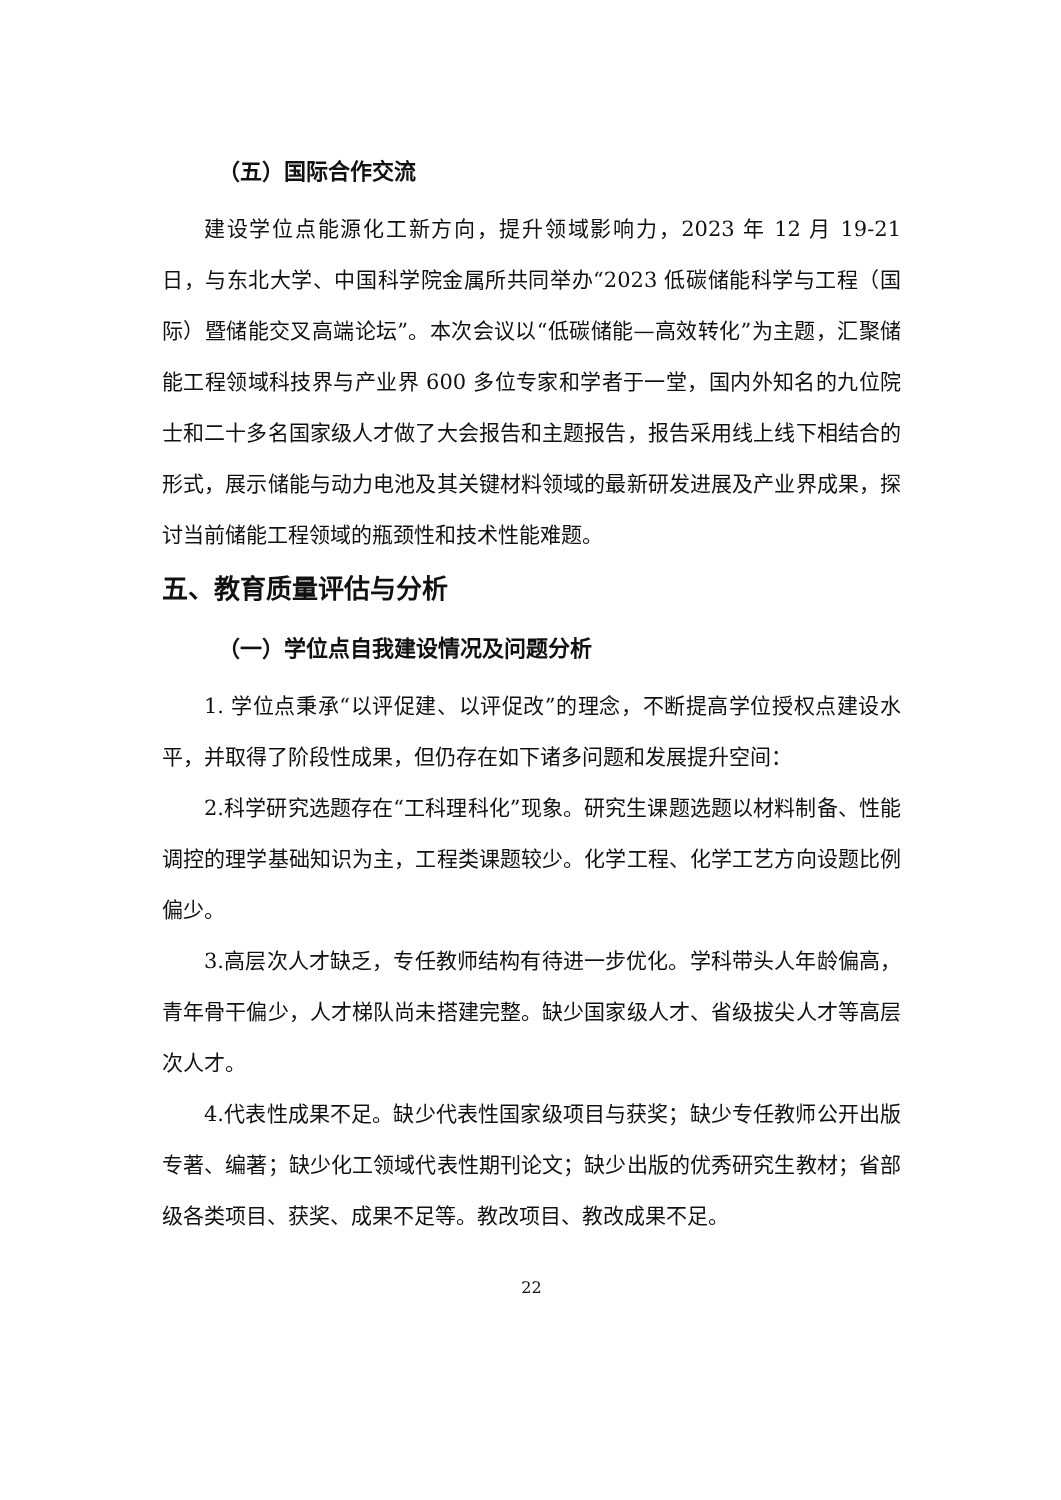（五）国际合作交流
建设学位点能源化工新方向，提升领域影响力，2023 年 12 月 19-21 日，与东北大学、中国科学院金属所共同举办“2023 低碳储能科学与工程（国际）暨储能交叉高端论坛”。本次会议以“低碳储能—高效转化”为主题，汇聚储能工程领域科技界与产业界 600 多位专家和学者于一堂，国内外知名的九位院士和二十多名国家级人才做了大会报告和主题报告，报告采用线上线下相结合的形式，展示储能与动力电池及其关键材料领域的最新研发进展及产业界成果，探讨当前储能工程领域的瓶颈性和技术性能难题。
五、教育质量评估与分析
（一）学位点自我建设情况及问题分析
1. 学位点秉承“以评促建、以评促改”的理念，不断提高学位授权点建设水平，并取得了阶段性成果，但仍存在如下诸多问题和发展提升空间：
2.科学研究选题存在“工科理科化”现象。研究生课题选题以材料制备、性能调控的理学基础知识为主，工程类课题较少。化学工程、化学工艺方向设题比例偏少。
3.高层次人才缺乏，专任教师结构有待进一步优化。学科带头人年龄偏高，青年骨干偏少，人才梯队尚未搭建完整。缺少国家级人才、省级拔尖人才等高层次人才。
4.代表性成果不足。缺少代表性国家级项目与获奖；缺少专任教师公开出版专著、编著；缺少化工领域代表性期刊论文；缺少出版的优秀研究生教材；省部级各类项目、获奖、成果不足等。教改项目、教改成果不足。
22